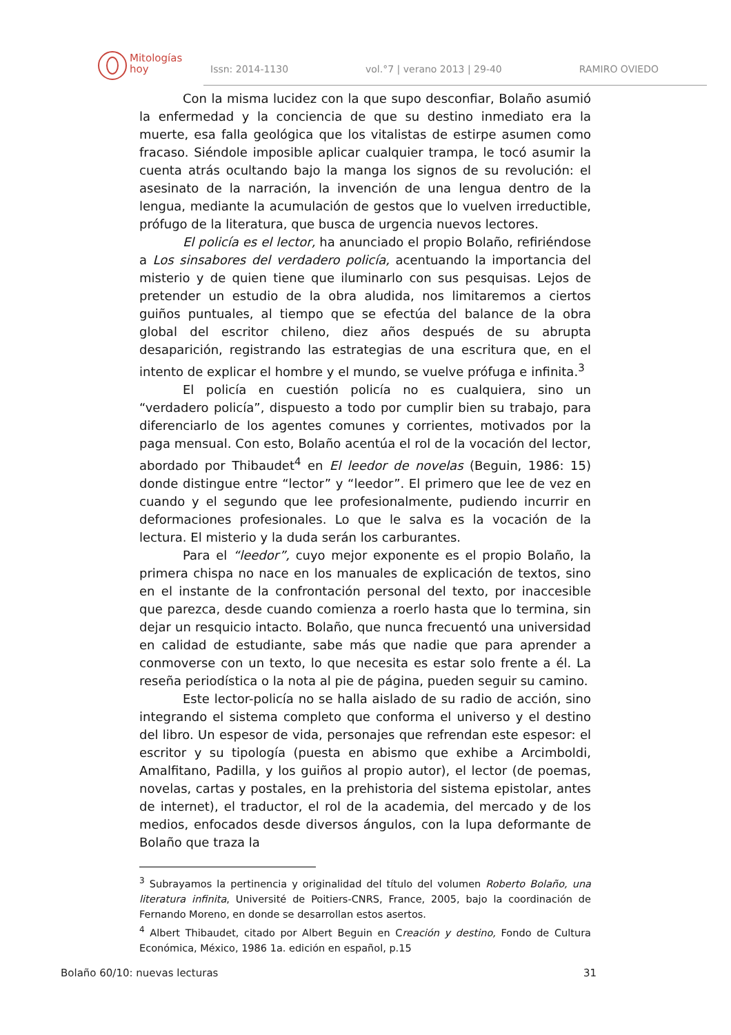Mitologías
hoy
Issn: 2014-1130 vol.°7 | verano 2013 | 29-40 RAMIRO OVIEDO
Con la misma lucidez con la que supo desconfiar, Bolaño asumió la enfermedad y la conciencia de que su destino inmediato era la muerte, esa falla geológica que los vitalistas de estirpe asumen como fracaso. Siéndole imposible aplicar cualquier trampa, le tocó asumir la cuenta atrás ocultando bajo la manga los signos de su revolución: el asesinato de la narración, la invención de una lengua dentro de la lengua, mediante la acumulación de gestos que lo vuelven irreductible, prófugo de la literatura, que busca de urgencia nuevos lectores.
El policía es el lector, ha anunciado el propio Bolaño, refiriéndose a Los sinsabores del verdadero policía, acentuando la importancia del misterio y de quien tiene que iluminarlo con sus pesquisas. Lejos de pretender un estudio de la obra aludida, nos limitaremos a ciertos guiños puntuales, al tiempo que se efectúa del balance de la obra global del escritor chileno, diez años después de su abrupta desaparición, registrando las estrategias de una escritura que, en el intento de explicar el hombre y el mundo, se vuelve prófuga e infinita.<sup>3</sup>
El policía en cuestión policía no es cualquiera, sino un “verdadero policía”, dispuesto a todo por cumplir bien su trabajo, para diferenciarlo de los agentes comunes y corrientes, motivados por la paga mensual. Con esto, Bolaño acentúa el rol de la vocación del lector, abordado por Thibaudet<sup>4</sup> en El leedor de novelas (Beguin, 1986: 15) donde distingue entre “lector” y “leedor”. El primero que lee de vez en cuando y el segundo que lee profesionalmente, pudiendo incurrir en deformaciones profesionales. Lo que le salva es la vocación de la lectura. El misterio y la duda serán los carburantes.
Para el “leedor”, cuyo mejor exponente es el propio Bolaño, la primera chispa no nace en los manuales de explicación de textos, sino en el instante de la confrontación personal del texto, por inaccesible que parezca, desde cuando comienza a roerlo hasta que lo termina, sin dejar un resquicio intacto. Bolaño, que nunca frecuentó una universidad en calidad de estudiante, sabe más que nadie que para aprender a conmoverse con un texto, lo que necesita es estar solo frente a él. La reseña periodística o la nota al pie de página, pueden seguir su camino.
Este lector-policía no se halla aislado de su radio de acción, sino integrando el sistema completo que conforma el universo y el destino del libro. Un espesor de vida, personajes que refrendan este espesor: el escritor y su tipología (puesta en abismo que exhibe a Arcimboldi, Amalfitano, Padilla, y los guiños al propio autor), el lector (de poemas, novelas, cartas y postales, en la prehistoria del sistema epistolar, antes de internet), el traductor, el rol de la academia, del mercado y de los medios, enfocados desde diversos ángulos, con la lupa deformante de Bolaño que traza la
<sup>3</sup> Subrayamos la pertinencia y originalidad del título del volumen Roberto Bolaño, una literatura infinita, Université de Poitiers-CNRS, France, 2005, bajo la coordinación de Fernando Moreno, en donde se desarrollan estos asertos.
<sup>4</sup> Albert Thibaudet, citado por Albert Beguin en Creación y destino, Fondo de Cultura Económica, México, 1986 1a. edición en español, p.15
Bolaño 60/10: nuevas lecturas 31